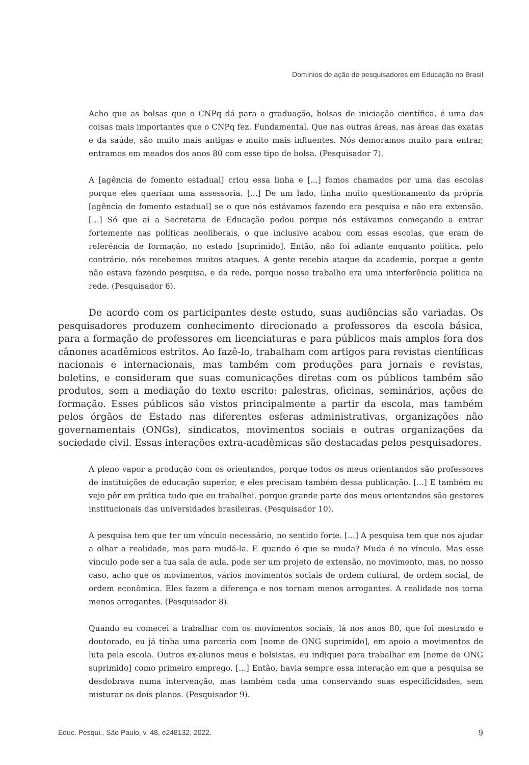Domínios de ação de pesquisadores em Educação no Brasil
Acho que as bolsas que o CNPq dá para a graduação, bolsas de iniciação científica, é uma das coisas mais importantes que o CNPq fez. Fundamental. Que nas outras áreas, nas áreas das exatas e da saúde, são muito mais antigas e muito mais influentes. Nós demoramos muito para entrar, entramos em meados dos anos 80 com esse tipo de bolsa. (Pesquisador 7).
A [agência de fomento estadual] criou essa linha e [...] fomos chamados por uma das escolas porque eles queriam uma assessoria. [...] De um lado, tinha muito questionamento da própria [agência de fomento estadual] se o que nós estávamos fazendo era pesquisa e não era extensão. [...] Só que aí a Secretaria de Educação podou porque nós estávamos começando a entrar fortemente nas políticas neoliberais, o que inclusive acabou com essas escolas, que eram de referência de formação, no estado [suprimido]. Então, não foi adiante enquanto política, pelo contrário, nós recebemos muitos ataques. A gente recebia ataque da academia, porque a gente não estava fazendo pesquisa, e da rede, porque nosso trabalho era uma interferência política na rede. (Pesquisador 6).
De acordo com os participantes deste estudo, suas audiências são variadas. Os pesquisadores produzem conhecimento direcionado a professores da escola básica, para a formação de professores em licenciaturas e para públicos mais amplos fora dos cânones acadêmicos estritos. Ao fazê-lo, trabalham com artigos para revistas científicas nacionais e internacionais, mas também com produções para jornais e revistas, boletins, e consideram que suas comunicações diretas com os públicos também são produtos, sem a mediação do texto escrito: palestras, oficinas, seminários, ações de formação. Esses públicos são vistos principalmente a partir da escola, mas também pelos órgãos de Estado nas diferentes esferas administrativas, organizações não governamentais (ONGs), sindicatos, movimentos sociais e outras organizações da sociedade civil. Essas interações extra-acadêmicas são destacadas pelos pesquisadores.
A pleno vapor a produção com os orientandos, porque todos os meus orientandos são professores de instituições de educação superior, e eles precisam também dessa publicação. [...] E também eu vejo pôr em prática tudo que eu trabalhei, porque grande parte dos meus orientandos são gestores institucionais das universidades brasileiras. (Pesquisador 10).
A pesquisa tem que ter um vínculo necessário, no sentido forte. [...] A pesquisa tem que nos ajudar a olhar a realidade, mas para mudá-la. E quando é que se muda? Muda é no vínculo. Mas esse vínculo pode ser a tua sala de aula, pode ser um projeto de extensão, no movimento, mas, no nosso caso, acho que os movimentos, vários movimentos sociais de ordem cultural, de ordem social, de ordem econômica. Eles fazem a diferença e nos tornam menos arrogantes. A realidade nos torna menos arrogantes. (Pesquisador 8).
Quando eu comecei a trabalhar com os movimentos sociais, lá nos anos 80, que foi mestrado e doutorado, eu já tinha uma parceria com [nome de ONG suprimido], em apoio a movimentos de luta pela escola. Outros ex-alunos meus e bolsistas, eu indiquei para trabalhar em [nome de ONG suprimido] como primeiro emprego. [...] Então, havia sempre essa interação em que a pesquisa se desdobrava numa intervenção, mas também cada uma conservando suas especificidades, sem misturar os dois planos. (Pesquisador 9).
Educ. Pesqui., São Paulo, v. 48, e248132, 2022. 9